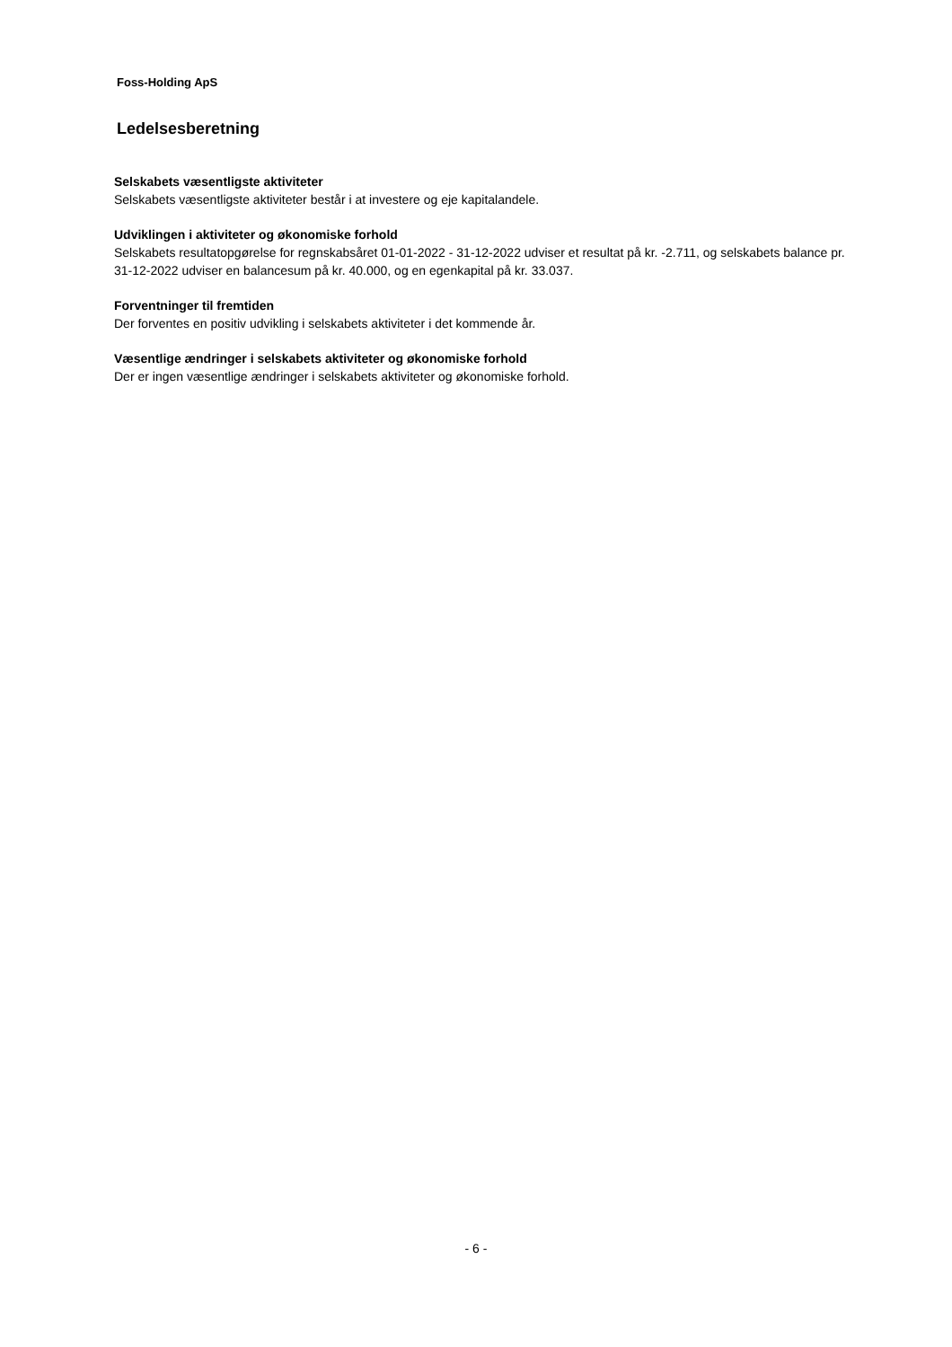Foss-Holding ApS
Ledelsesberetning
Selskabets væsentligste aktiviteter
Selskabets væsentligste aktiviteter består i at investere og eje kapitalandele.
Udviklingen i aktiviteter og økonomiske forhold
Selskabets resultatopgørelse for regnskabsåret 01-01-2022 - 31-12-2022 udviser et resultat på kr. -2.711, og selskabets balance pr. 31-12-2022 udviser en balancesum på kr. 40.000, og en egenkapital på kr. 33.037.
Forventninger til fremtiden
Der forventes en positiv udvikling i selskabets aktiviteter i det kommende år.
Væsentlige ændringer i selskabets aktiviteter og økonomiske forhold
Der er ingen væsentlige ændringer i selskabets aktiviteter og økonomiske forhold.
- 6 -